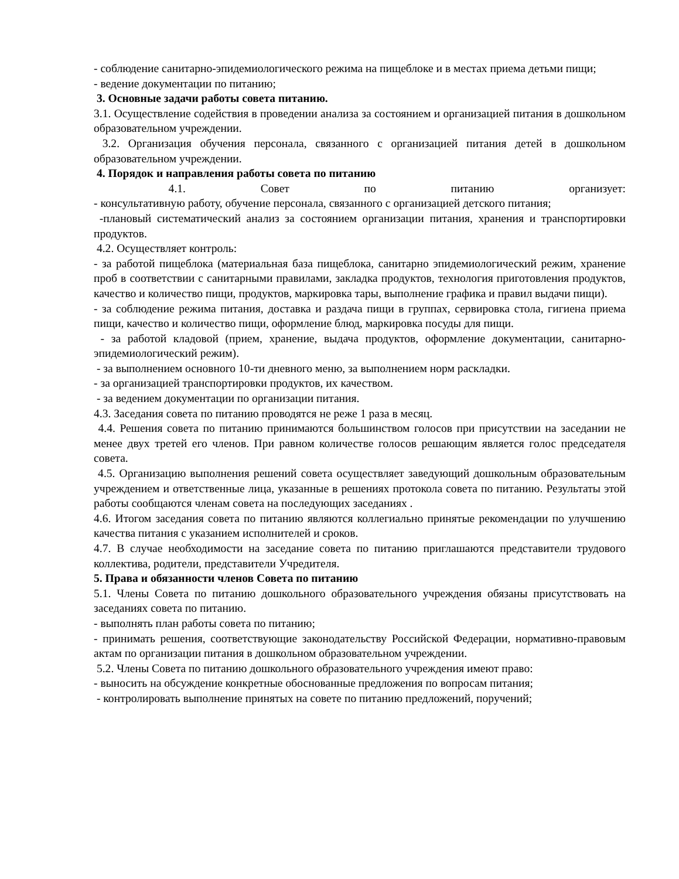- соблюдение санитарно-эпидемиологического режима на пищеблоке и в местах приема детьми пищи;
- ведение документации по питанию;
3. Основные задачи работы совета питанию.
3.1. Осуществление содействия в проведении анализа за состоянием и организацией питания в дошкольном образовательном учреждении.
3.2. Организация обучения персонала, связанного с организацией питания детей в дошкольном образовательном учреждении.
4. Порядок и направления работы совета по питанию
4.1. Совет по питанию организует:
- консультативную работу, обучение персонала, связанного с организацией детского питания;
-плановый систематический анализ за состоянием организации питания, хранения и транспортировки продуктов.
4.2. Осуществляет контроль:
- за работой пищеблока (материальная база пищеблока, санитарно эпидемиологический режим, хранение проб в соответствии с санитарными правилами, закладка продуктов, технология приготовления продуктов, качество и количество пищи, продуктов, маркировка тары, выполнение графика и правил выдачи пищи).
- за соблюдение режима питания, доставка и раздача пищи в группах, сервировка стола, гигиена приема пищи, качество и количество пищи, оформление блюд, маркировка посуды для пищи.
- за работой кладовой (прием, хранение, выдача продуктов, оформление документации, санитарно-эпидемиологический режим).
- за выполнением основного 10-ти дневного меню, за выполнением норм раскладки.
- за организацией транспортировки продуктов, их качеством.
- за ведением документации по организации питания.
4.3. Заседания совета по питанию проводятся не реже 1 раза в месяц.
4.4. Решения совета по питанию принимаются большинством голосов при присутствии на заседании не менее двух третей его членов. При равном количестве голосов решающим является голос председателя совета.
4.5. Организацию выполнения решений совета осуществляет заведующий дошкольным образовательным учреждением и ответственные лица, указанные в решениях протокола совета по питанию. Результаты этой работы сообщаются членам совета на последующих заседаниях .
4.6. Итогом заседания совета по питанию являются коллегиально принятые рекомендации по улучшению качества питания с указанием исполнителей и сроков.
4.7. В случае необходимости на заседание совета по питанию приглашаются представители трудового коллектива, родители, представители Учредителя.
5. Права и обязанности членов Совета по питанию
5.1. Члены Совета по питанию дошкольного образовательного учреждения обязаны присутствовать на заседаниях совета по питанию.
- выполнять план работы совета по питанию;
- принимать решения, соответствующие законодательству Российской Федерации, нормативно-правовым актам по организации питания в дошкольном образовательном учреждении.
5.2. Члены Совета по питанию дошкольного образовательного учреждения имеют право:
- выносить на обсуждение конкретные обоснованные предложения по вопросам питания;
- контролировать выполнение принятых на совете по питанию предложений, поручений;